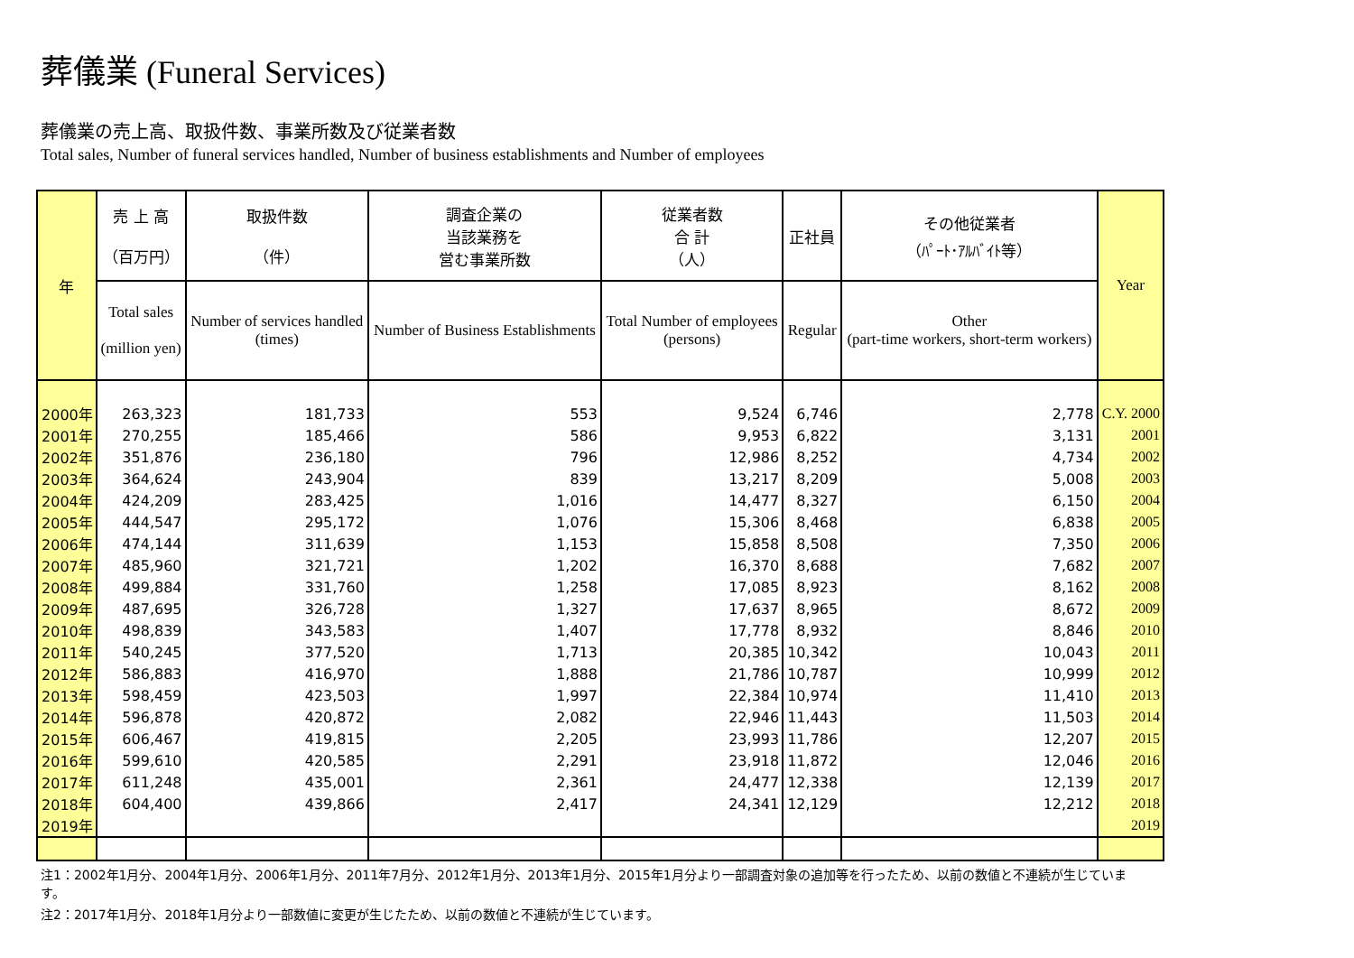葬儀業 (Funeral Services)
葬儀業の売上高、取扱件数、事業所数及び従業者数
Total sales, Number of funeral services handled, Number of business establishments and Number of employees
| 年 | 売 上 高 （百万円） | 取扱件数 （件） | 調査企業の 当該業務を 営む事業所数 | 従業者数 合 計 （人） | 正社員 | その他従業者 （ﾊﾟｰﾄ･ｱﾙﾊﾞｲﾄ等） | Year |
| --- | --- | --- | --- | --- | --- | --- | --- |
| | Total sales (million yen) | Number of services handled (times) | Number of Business Establishments | Total Number of employees (persons) | Regular | Other (part-time workers, short-term workers) | |
| 2000年 | 263,323 | 181,733 | 553 | 9,524 | 6,746 | 2,778 | C.Y. 2000 |
| 2001年 | 270,255 | 185,466 | 586 | 9,953 | 6,822 | 3,131 | 2001 |
| 2002年 | 351,876 | 236,180 | 796 | 12,986 | 8,252 | 4,734 | 2002 |
| 2003年 | 364,624 | 243,904 | 839 | 13,217 | 8,209 | 5,008 | 2003 |
| 2004年 | 424,209 | 283,425 | 1,016 | 14,477 | 8,327 | 6,150 | 2004 |
| 2005年 | 444,547 | 295,172 | 1,076 | 15,306 | 8,468 | 6,838 | 2005 |
| 2006年 | 474,144 | 311,639 | 1,153 | 15,858 | 8,508 | 7,350 | 2006 |
| 2007年 | 485,960 | 321,721 | 1,202 | 16,370 | 8,688 | 7,682 | 2007 |
| 2008年 | 499,884 | 331,760 | 1,258 | 17,085 | 8,923 | 8,162 | 2008 |
| 2009年 | 487,695 | 326,728 | 1,327 | 17,637 | 8,965 | 8,672 | 2009 |
| 2010年 | 498,839 | 343,583 | 1,407 | 17,778 | 8,932 | 8,846 | 2010 |
| 2011年 | 540,245 | 377,520 | 1,713 | 20,385 | 10,342 | 10,043 | 2011 |
| 2012年 | 586,883 | 416,970 | 1,888 | 21,786 | 10,787 | 10,999 | 2012 |
| 2013年 | 598,459 | 423,503 | 1,997 | 22,384 | 10,974 | 11,410 | 2013 |
| 2014年 | 596,878 | 420,872 | 2,082 | 22,946 | 11,443 | 11,503 | 2014 |
| 2015年 | 606,467 | 419,815 | 2,205 | 23,993 | 11,786 | 12,207 | 2015 |
| 2016年 | 599,610 | 420,585 | 2,291 | 23,918 | 11,872 | 12,046 | 2016 |
| 2017年 | 611,248 | 435,001 | 2,361 | 24,477 | 12,338 | 12,139 | 2017 |
| 2018年 | 604,400 | 439,866 | 2,417 | 24,341 | 12,129 | 12,212 | 2018 |
| 2019年 | | | | | | | 2019 |
注1：2002年1月分、2004年1月分、2006年1月分、2011年7月分、2012年1月分、2013年1月分、2015年1月分より一部調査対象の追加等を行ったため、以前の数値と不連続が生じています。
注2：2017年1月分、2018年1月分より一部数値に変更が生じたため、以前の数値と不連続が生じています。